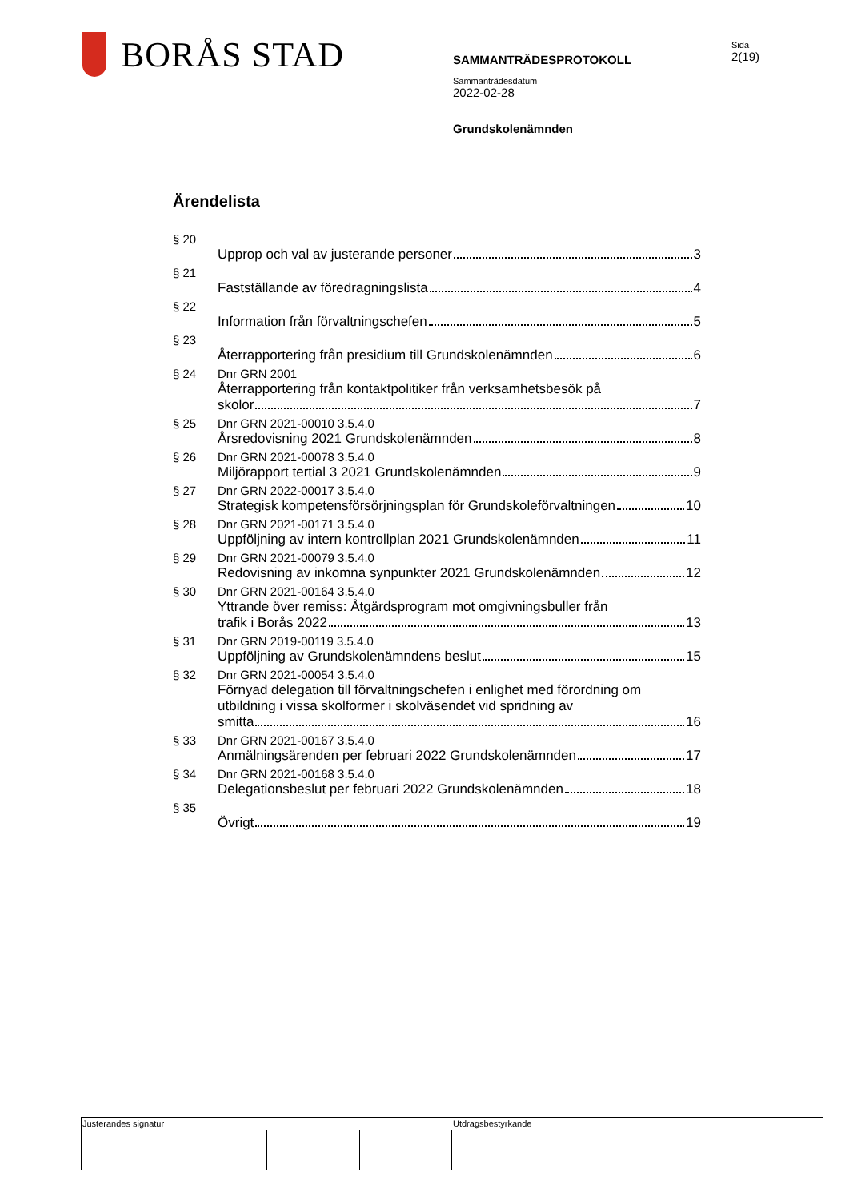BORÅS STAD
SAMMANTRÄDESPROTOKOLL
Sammanträdesdatum
2022-02-28
Grundskolenämnden
Sida
2(19)
Ärendelista
§ 20 Upprop och val av justerande personer 3
§ 21 Fastställande av föredragningslista 4
§ 22 Information från förvaltningschefen 5
§ 23 Återrapportering från presidium till Grundskolenämnden 6
§ 24 Dnr GRN 2001
Återrapportering från kontaktpolitiker från verksamhetsbesök på
skolor 7
§ 25 Dnr GRN 2021-00010 3.5.4.0
Årsredovisning 2021 Grundskolenämnden 8
§ 26 Dnr GRN 2021-00078 3.5.4.0
Miljörapport tertial 3 2021 Grundskolenämnden 9
§ 27 Dnr GRN 2022-00017 3.5.4.0
Strategisk kompetensförsörjningsplan för Grundskoleförvaltningen 10
§ 28 Dnr GRN 2021-00171 3.5.4.0
Uppföljning av intern kontrollplan 2021 Grundskolenämnden 11
§ 29 Dnr GRN 2021-00079 3.5.4.0
Redovisning av inkomna synpunkter 2021 Grundskolenämnden 12
§ 30 Dnr GRN 2021-00164 3.5.4.0
Yttrande över remiss: Åtgärdsprogram mot omgivningsbuller från
trafik i Borås 2022 13
§ 31 Dnr GRN 2019-00119 3.5.4.0
Uppföljning av Grundskolenämndens beslut 15
§ 32 Dnr GRN 2021-00054 3.5.4.0
Förnyad delegation till förvaltningschefen i enlighet med förordning om utbildning i vissa skolformer i skolväsendet vid spridning av
smitta 16
§ 33 Dnr GRN 2021-00167 3.5.4.0
Anmälningsärenden per februari 2022 Grundskolenämnden 17
§ 34 Dnr GRN 2021-00168 3.5.4.0
Delegationsbeslut per februari 2022 Grundskolenämnden 18
§ 35 Övrigt 19
Justerandes signatur Utdragsbestyrkande